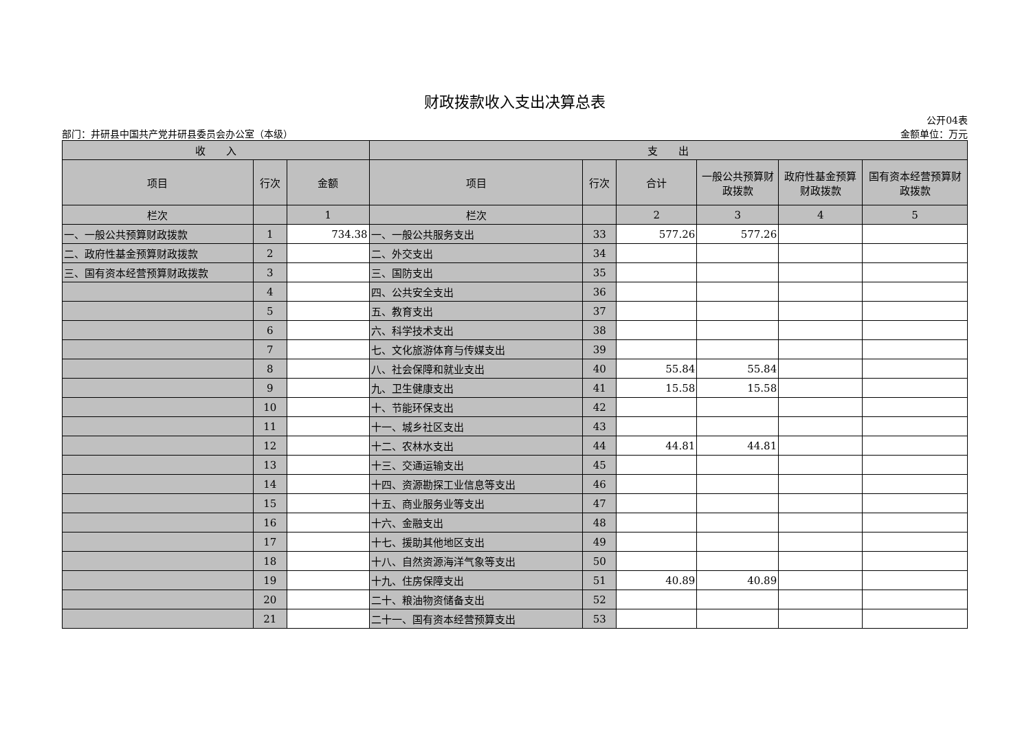财政拨款收入支出决算总表
公开04表
部门：井研县中国共产党井研县委员会办公室（本级） 金额单位：万元
| 收 入 | | | 支 出 | | | | | |
| --- | --- | --- | --- | --- | --- | --- | --- | --- |
| 项目 | 行次 | 金额 | 项目 | 行次 | 合计 | 一般公共预算财政拨款 | 政府性基金预算财政拨款 | 国有资本经营预算财政拨款 |
| 栏次 | | 1 | 栏次 | | 2 | 3 | 4 | 5 |
| 一、一般公共预算财政拨款 | 1 | 734.38 | 一、一般公共服务支出 | 33 | 577.26 | 577.26 | | |
| 二、政府性基金预算财政拨款 | 2 | | 二、外交支出 | 34 | | | | |
| 三、国有资本经营预算财政拨款 | 3 | | 三、国防支出 | 35 | | | | |
| | 4 | | 四、公共安全支出 | 36 | | | | |
| | 5 | | 五、教育支出 | 37 | | | | |
| | 6 | | 六、科学技术支出 | 38 | | | | |
| | 7 | | 七、文化旅游体育与传媒支出 | 39 | | | | |
| | 8 | | 八、社会保障和就业支出 | 40 | 55.84 | 55.84 | | |
| | 9 | | 九、卫生健康支出 | 41 | 15.58 | 15.58 | | |
| | 10 | | 十、节能环保支出 | 42 | | | | |
| | 11 | | 十一、城乡社区支出 | 43 | | | | |
| | 12 | | 十二、农林水支出 | 44 | 44.81 | 44.81 | | |
| | 13 | | 十三、交通运输支出 | 45 | | | | |
| | 14 | | 十四、资源勘探工业信息等支出 | 46 | | | | |
| | 15 | | 十五、商业服务业等支出 | 47 | | | | |
| | 16 | | 十六、金融支出 | 48 | | | | |
| | 17 | | 十七、援助其他地区支出 | 49 | | | | |
| | 18 | | 十八、自然资源海洋气象等支出 | 50 | | | | |
| | 19 | | 十九、住房保障支出 | 51 | 40.89 | 40.89 | | |
| | 20 | | 二十、粮油物资储备支出 | 52 | | | | |
| | 21 | | 二十一、国有资本经营预算支出 | 53 | | | | |